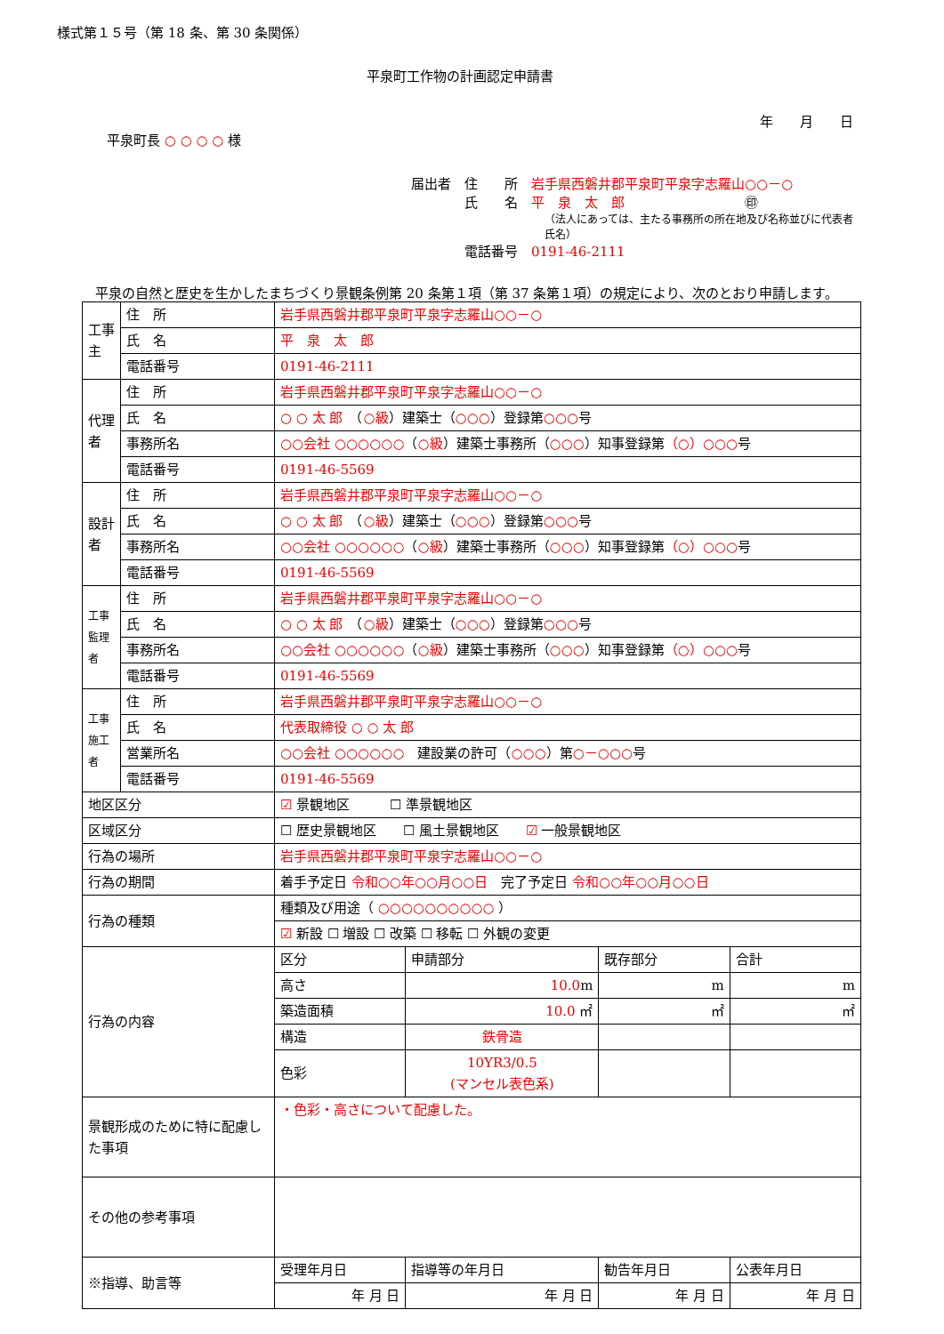様式第１５号（第 18 条、第 30 条関係）
平泉町工作物の計画認定申請書
年　　月　　日
平泉町長 ○ ○ ○ ○ 様
届出者　住　　所　岩手県西磐井郡平泉町平泉字志羅山○○－○
　　　　氏　　名　平　泉　太　郎　　　　　　　　　㊞
（法人にあっては、主たる事務所の所在地及び名称並びに代表者氏名）
　　　　電話番号　0191-46-2111
平泉の自然と歴史を生かしたまちづくり景観条例第 20 条第１項（第 37 条第１項）の規定により、次のとおり申請します。
| 工事主 | 住 所 | 岩手県西磐井郡平泉町平泉字志羅山○○－○ | | | |
| | 氏 名 | 平 泉 太 郎 | | | |
| | 電話番号 | 0191-46-2111 | | | |
| 代理者 | 住 所 | 岩手県西磐井郡平泉町平泉字志羅山○○－○ | | | |
| | 氏 名 | ○ ○ 太 郎 （ ○級 ）建築士（ ○○○ ）登録第 ○○○ 号 | | | |
| | 事務所名 | ○○会社 ○○○○○○ （ ○級 ）建築士事務所（ ○○○ ）知事登録第 （○）○○○ 号 | | | |
| | 電話番号 | 0191-46-5569 | | | |
| 設計者 | 住 所 | 岩手県西磐井郡平泉町平泉字志羅山○○－○ | | | |
| | 氏 名 | ○ ○ 太 郎 （ ○級 ）建築士（ ○○○ ）登録第 ○○○ 号 | | | |
| | 事務所名 | ○○会社 ○○○○○○ （ ○級 ）建築士事務所（ ○○○ ）知事登録第 （○）○○○ 号 | | | |
| | 電話番号 | 0191-46-5569 | | | |
| 工事監理者 | 住 所 | 岩手県西磐井郡平泉町平泉字志羅山○○－○ | | | |
| | 氏 名 | ○ ○ 太 郎 （ ○級 ）建築士（ ○○○ ）登録第 ○○○ 号 | | | |
| | 事務所名 | ○○会社 ○○○○○○ （ ○級 ）建築士事務所（ ○○○ ）知事登録第 （○）○○○ 号 | | | |
| | 電話番号 | 0191-46-5569 | | | |
| 工事施工者 | 住 所 | 岩手県西磐井郡平泉町平泉字志羅山○○－○ | | | |
| | 氏 名 | 代表取締役 ○ ○ 太 郎 | | | |
| | 営業所名 | ○○会社 ○○○○○○ 建設業の許可（ ○○○ ）第 ○－○○○ 号 | | | |
| | 電話番号 | 0191-46-5569 | | | |
| 地区区分 | | ☑ 景観地区 ☐ 準景観地区 | | | |
| 区域区分 | | ☐ 歴史景観地区 ☐ 風土景観地区 ☑ 一般景観地区 | | | |
| 行為の場所 | | 岩手県西磐井郡平泉町平泉字志羅山○○－○ | | | |
| 行為の期間 | | 着手予定日 令和○○年○○月○○日 完了予定日 令和○○年○○月○○日 | | | |
| 行為の種類 | | 種類及び用途（ ○○○○○○○○○○ ） | | | |
| | | ☑ 新設 ☐ 増設 ☐ 改築 ☐ 移転 ☐ 外観の変更 | | | |
| 行為の内容 | | 区分 | 申請部分 | 既存部分 | 合計 |
| | | 高さ | 10.0 m | m | m |
| | | 築造面積 | 10.0 ㎡ | ㎡ | ㎡ |
| | | 構造 | 鉄骨造 | | |
| | | 色彩 | 10YR3/0.5 (マンセル表色系) | | |
| 景観形成のために特に配慮した事項 | | ・色彩・高さについて配慮した。 | | | |
| その他の参考事項 | | | | | |
| ※指導、助言等 | | 受理年月日 | 指導等の年月日 | 勧告年月日 | 公表年月日 |
| | | 年 月 日 | 年 月 日 | 年 月 日 | 年 月 日 |